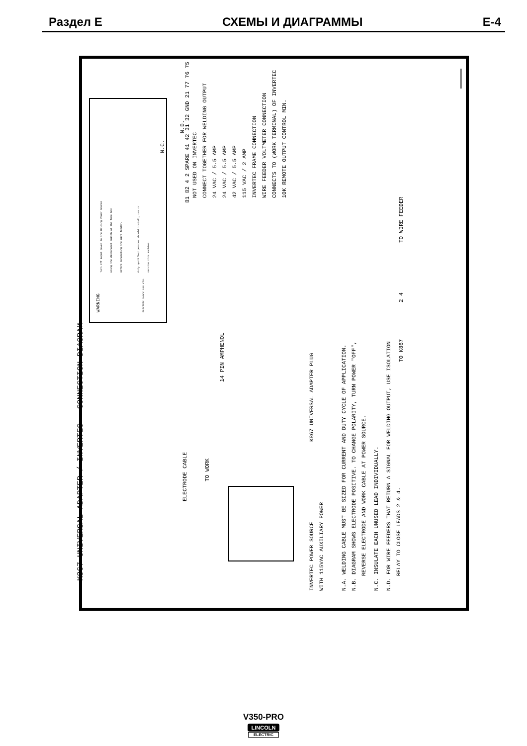Раздел E СХЕМЫ И ДИАГРАММЫ E-4
K867 UNIVERSAL ADAPTER / INVERTEC - CONNECTION DIAGRAM
WARNING
Turn off input power to the Welding Power Source
using the disconnect switch at the fuse box
Before connecting the wire feeder.
Only qualified persons should install, use or
service this machine.
ELECTRIC SHOCK CAN KILL
ELECTRODE CABLE
TO WORK
14 PIN AMPHENOL
K867 UNIVERSAL ADAPTER PLUG
INVERTEC POWER SOURCE
WITH 115VAC AUXILIARY POWER
81 82 4 2 SPARE 41 42 31 32 GND 21 77 76 75
NOT USED ON INVERTEC
CONNECT TOGETHER FOR WELDING OUTPUT
24 VAC / 5.5 AMP
24 VAC / 5.5 AMP
42 VAC / 5.5 AMP
115 VAC / 2 AMP
INVERTEC FRAME CONNECTION
WIRE FEEDER VOLTMETER CONNECTION
CONNECTS TO (WORK TERMINAL) OF INVERTEC
10K REMOTE OUTPUT CONTROL MIN.
N.C.
N.D.
N.A. WELDING CABLE MUST BE SIZED FOR CURRENT AND DUTY CYCLE OF APPLICATION.
N.B. DIAGRAM SHOWS ELECTRODE POSITIVE. TO CHANGE POLARITY, TURN POWER "OFF",
REVERSE ELECTRODE AND WORK CABLE AT POWER SOURCE.
N.C. INSULATE EACH UNUSED LEAD INDIVIDUALLY.
N.D. FOR WIRE FEEDERS THAT RETURN A SIGNAL FOR WELDING OUTPUT, USE ISOLATION
RELAY TO CLOSE LEADS 2 & 4.
TO K867
2 4
TO WIRE FEEDER
V350-PRO
LINCOLN
ELECTRIC